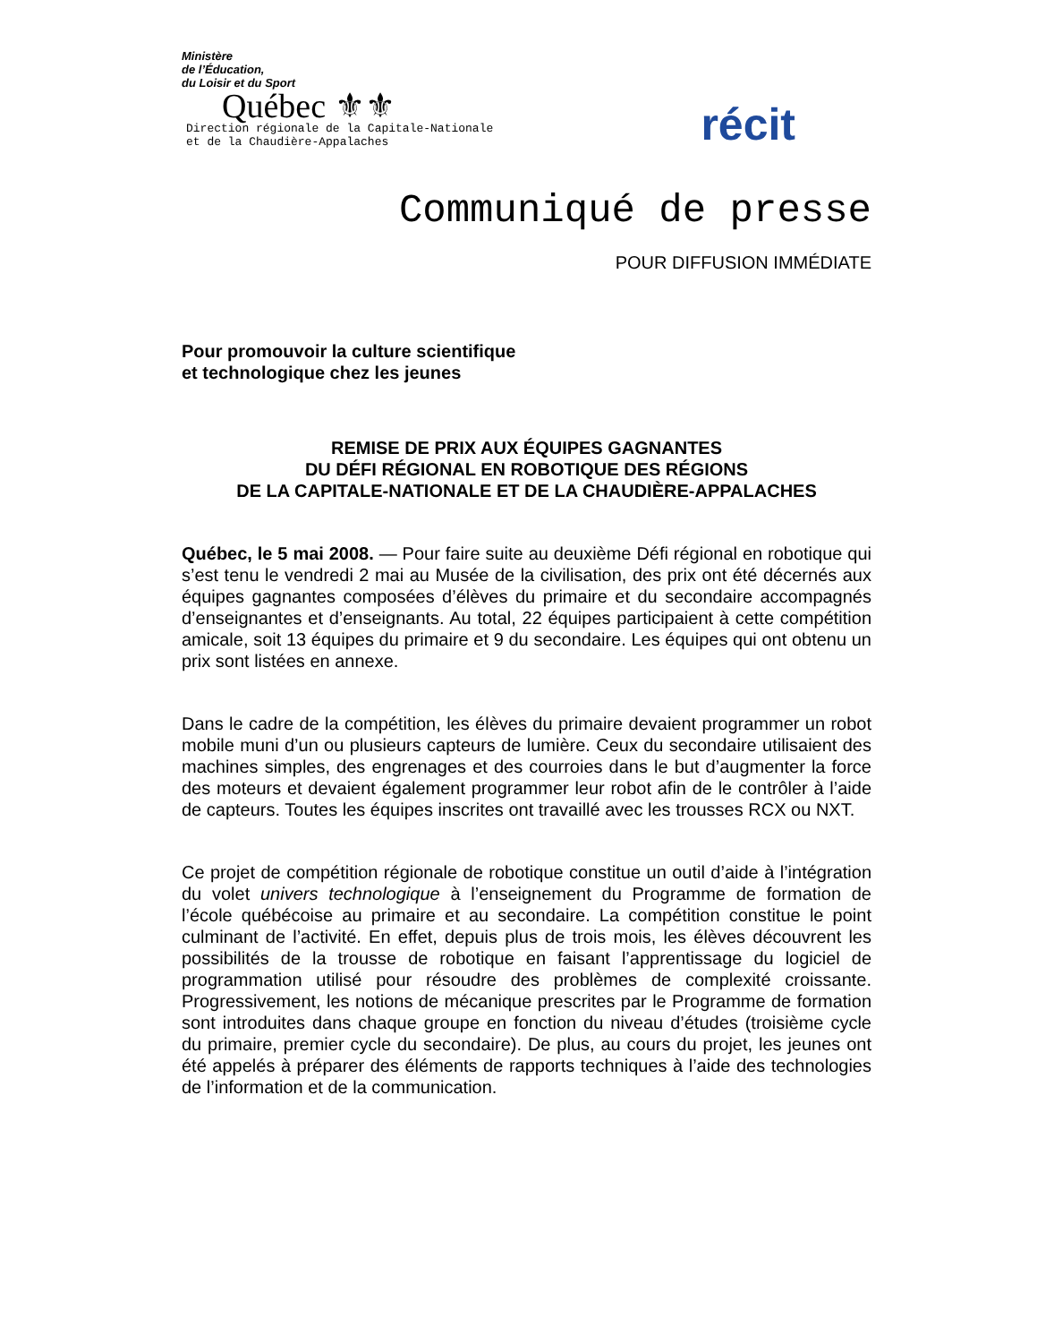Ministère
de l’Éducation,
du Loisir et du Sport
Québec ⚜⚜
Direction régionale de la Capitale-Nationale
et de la Chaudière-Appalaches
récit
Communiqué de presse
POUR DIFFUSION IMMÉDIATE
Pour promouvoir la culture scientifique
et technologique chez les jeunes
REMISE DE PRIX AUX ÉQUIPES GAGNANTES
DU DÉFI RÉGIONAL EN ROBOTIQUE DES RÉGIONS
DE LA CAPITALE-NATIONALE ET DE LA CHAUDIÈRE-APPALACHES
Québec, le 5 mai 2008. — Pour faire suite au deuxième Défi régional en robotique qui s’est tenu le vendredi 2 mai au Musée de la civilisation, des prix ont été décernés aux équipes gagnantes composées d’élèves du primaire et du secondaire accompagnés d’enseignantes et d’enseignants. Au total, 22 équipes participaient à cette compétition amicale, soit 13 équipes du primaire et 9 du secondaire. Les équipes qui ont obtenu un prix sont listées en annexe.
Dans le cadre de la compétition, les élèves du primaire devaient programmer un robot mobile muni d’un ou plusieurs capteurs de lumière. Ceux du secondaire utilisaient des machines simples, des engrenages et des courroies dans le but d’augmenter la force des moteurs et devaient également programmer leur robot afin de le contrôler à l’aide de capteurs. Toutes les équipes inscrites ont travaillé avec les trousses RCX ou NXT.
Ce projet de compétition régionale de robotique constitue un outil d’aide à l’intégration du volet univers technologique à l’enseignement du Programme de formation de l’école québécoise au primaire et au secondaire. La compétition constitue le point culminant de l’activité. En effet, depuis plus de trois mois, les élèves découvrent les possibilités de la trousse de robotique en faisant l’apprentissage du logiciel de programmation utilisé pour résoudre des problèmes de complexité croissante. Progressivement, les notions de mécanique prescrites par le Programme de formation sont introduites dans chaque groupe en fonction du niveau d’études (troisième cycle du primaire, premier cycle du secondaire). De plus, au cours du projet, les jeunes ont été appelés à préparer des éléments de rapports techniques à l’aide des technologies de l’information et de la communication.